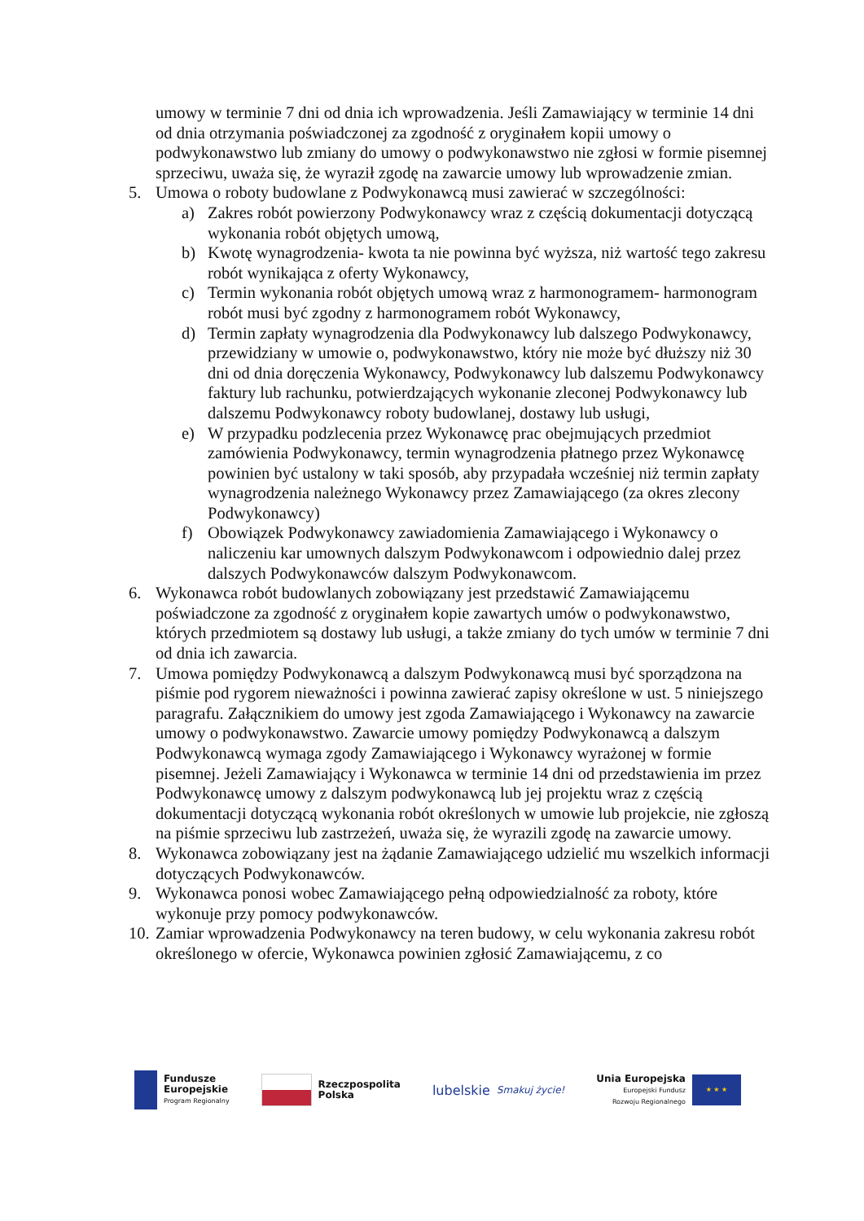umowy w terminie 7 dni od dnia ich wprowadzenia. Jeśli Zamawiający w terminie 14 dni od dnia otrzymania poświadczonej za zgodność z oryginałem kopii umowy o podwykonawstwo lub zmiany do umowy o podwykonawstwo nie zgłosi w formie pisemnej sprzeciwu, uważa się, że wyraził zgodę na zawarcie umowy lub wprowadzenie zmian.
5. Umowa o roboty budowlane z Podwykonawcą musi zawierać w szczególności:
a) Zakres robót powierzony Podwykonawcy wraz z częścią dokumentacji dotyczącą wykonania robót objętych umową,
b) Kwotę wynagrodzenia- kwota ta nie powinna być wyższa, niż wartość tego zakresu robót wynikająca z oferty Wykonawcy,
c) Termin wykonania robót objętych umową wraz z harmonogramem- harmonogram robót musi być zgodny z harmonogramem robót Wykonawcy,
d) Termin zapłaty wynagrodzenia dla Podwykonawcy lub dalszego Podwykonawcy, przewidziany w umowie o, podwykonawstwo, który nie może być dłuższy niż 30 dni od dnia doręczenia Wykonawcy, Podwykonawcy lub dalszemu Podwykonawcy faktury lub rachunku, potwierdzających wykonanie zleconej Podwykonawcy lub dalszemu Podwykonawcy roboty budowlanej, dostawy lub usługi,
e) W przypadku podzlecenia przez Wykonawcę prac obejmujących przedmiot zamówienia Podwykonawcy, termin wynagrodzenia płatnego przez Wykonawcę powinien być ustalony w taki sposób, aby przypadała wcześniej niż termin zapłaty wynagrodzenia należnego Wykonawcy przez Zamawiającego (za okres zlecony Podwykonawcy)
f) Obowiązek Podwykonawcy zawiadomienia Zamawiającego i Wykonawcy o naliczeniu kar umownych dalszym Podwykonawcom i odpowiednio dalej przez dalszych Podwykonawców dalszym Podwykonawcom.
6. Wykonawca robót budowlanych zobowiązany jest przedstawić Zamawiającemu poświadczone za zgodność z oryginałem kopie zawartych umów o podwykonawstwo, których przedmiotem są dostawy lub usługi, a także zmiany do tych umów w terminie 7 dni od dnia ich zawarcia.
7. Umowa pomiędzy Podwykonawcą a dalszym Podwykonawcą musi być sporządzona na piśmie pod rygorem nieważności i powinna zawierać zapisy określone w ust. 5 niniejszego paragrafu. Załącznikiem do umowy jest zgoda Zamawiającego i Wykonawcy na zawarcie umowy o podwykonawstwo. Zawarcie umowy pomiędzy Podwykonawcą a dalszym Podwykonawcą wymaga zgody Zamawiającego i Wykonawcy wyrażonej w formie pisemnej. Jeżeli Zamawiający i Wykonawca w terminie 14 dni od przedstawienia im przez Podwykonawcę umowy z dalszym podwykonawcą lub jej projektu wraz z częścią dokumentacji dotyczącą wykonania robót określonych w umowie lub projekcie, nie zgłoszą na piśmie sprzeciwu lub zastrzeżeń, uważa się, że wyrazili zgodę na zawarcie umowy.
8. Wykonawca zobowiązany jest na żądanie Zamawiającego udzielić mu wszelkich informacji dotyczących Podwykonawców.
9. Wykonawca ponosi wobec Zamawiającego pełną odpowiedzialność za roboty, które wykonuje przy pomocy podwykonawców.
10. Zamiar wprowadzenia Podwykonawcy na teren budowy, w celu wykonania zakresu robót określonego w ofercie, Wykonawca powinien zgłosić Zamawiającemu, z co
Fundusze
Europejskie
Program Regionalny
Rzeczpospolita
Polska
lubelskie
Smakuj życie!
Unia Europejska
Europejski Fundusz
Rozwoju Regionalnego
★ ★ ★